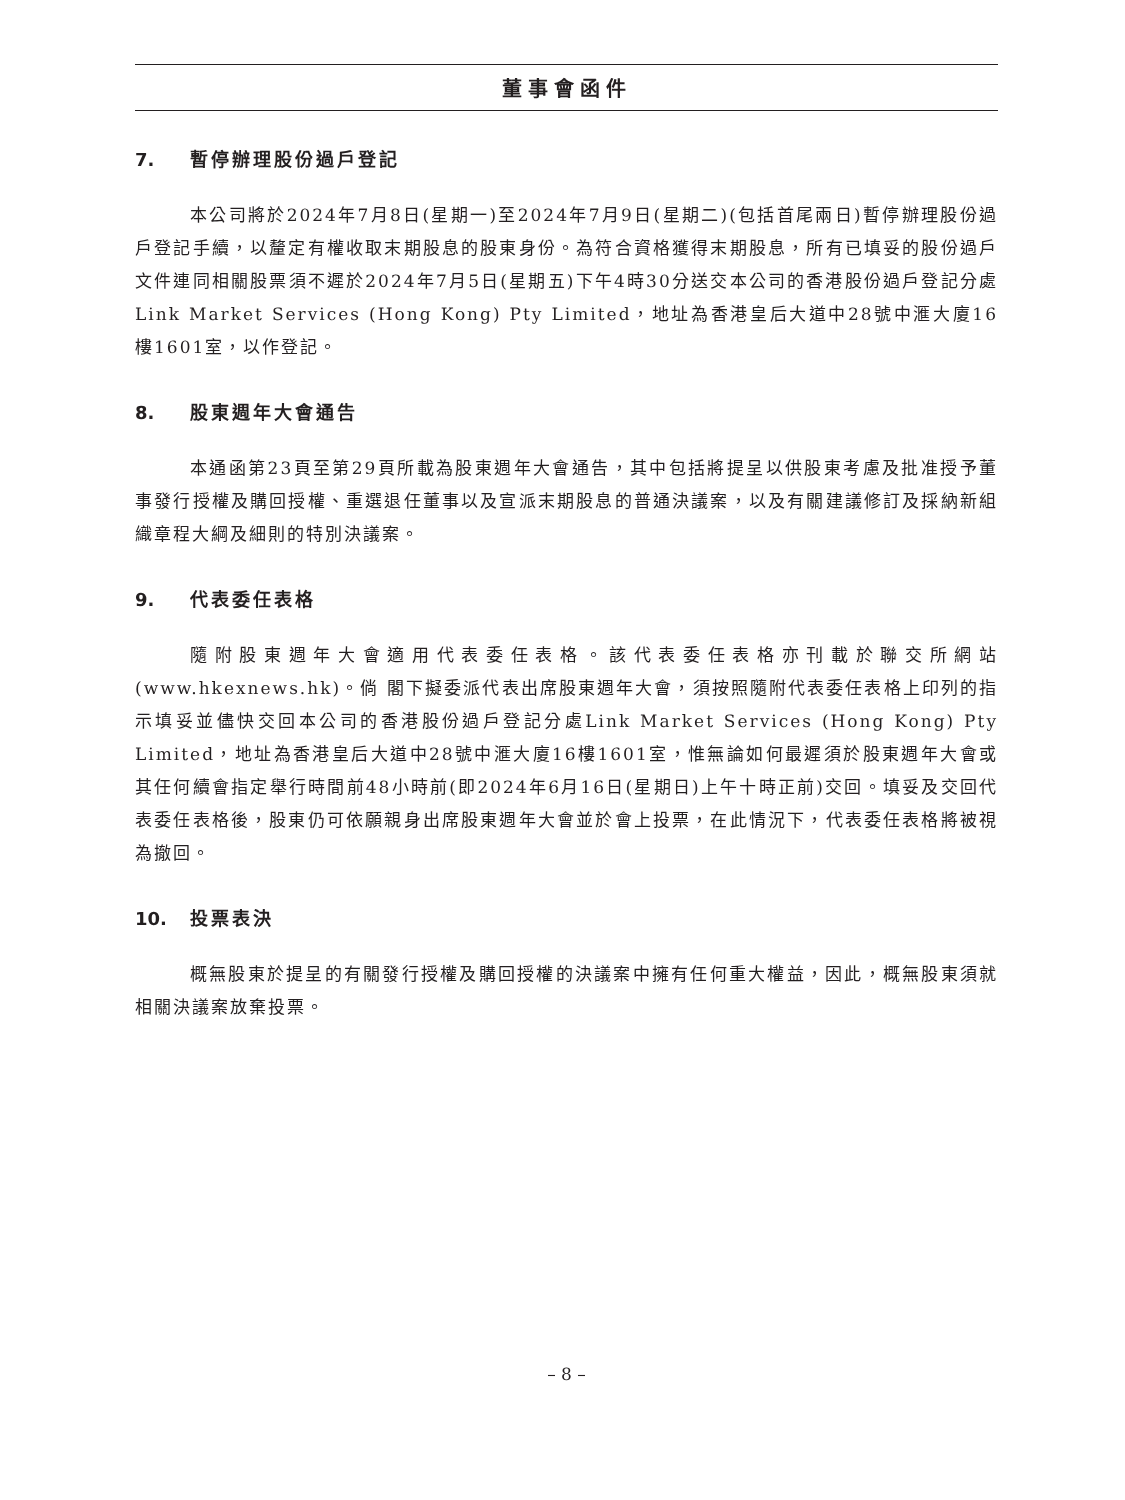董事會函件
7. 暫停辦理股份過戶登記
本公司將於2024年7月8日(星期一)至2024年7月9日(星期二)(包括首尾兩日)暫停辦理股份過戶登記手續，以釐定有權收取末期股息的股東身份。為符合資格獲得末期股息，所有已填妥的股份過戶文件連同相關股票須不遲於2024年7月5日(星期五)下午4時30分送交本公司的香港股份過戶登記分處Link Market Services (Hong Kong) Pty Limited，地址為香港皇后大道中28號中滙大廈16樓1601室，以作登記。
8. 股東週年大會通告
本通函第23頁至第29頁所載為股東週年大會通告，其中包括將提呈以供股東考慮及批准授予董事發行授權及購回授權、重選退任董事以及宣派末期股息的普通決議案，以及有關建議修訂及採納新組織章程大綱及細則的特別決議案。
9. 代表委任表格
隨附股東週年大會適用代表委任表格。該代表委任表格亦刊載於聯交所網站(www.hkexnews.hk)。倘 閣下擬委派代表出席股東週年大會，須按照隨附代表委任表格上印列的指示填妥並儘快交回本公司的香港股份過戶登記分處Link Market Services (Hong Kong) Pty Limited，地址為香港皇后大道中28號中滙大廈16樓1601室，惟無論如何最遲須於股東週年大會或其任何續會指定舉行時間前48小時前(即2024年6月16日(星期日)上午十時正前)交回。填妥及交回代表委任表格後，股東仍可依願親身出席股東週年大會並於會上投票，在此情況下，代表委任表格將被視為撤回。
10. 投票表決
概無股東於提呈的有關發行授權及購回授權的決議案中擁有任何重大權益，因此，概無股東須就相關決議案放棄投票。
– 8 –